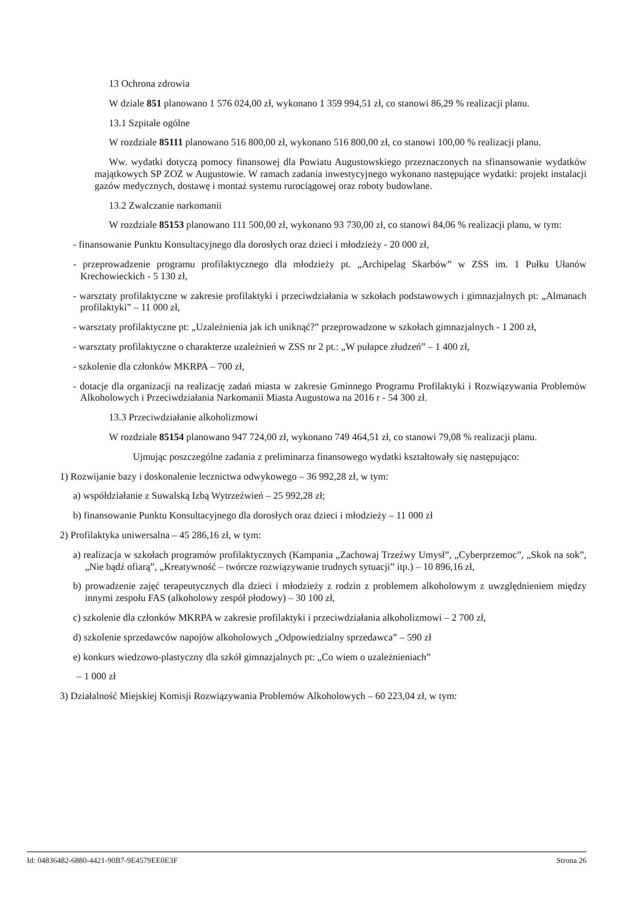13 Ochrona zdrowia
W dziale 851 planowano 1 576 024,00 zł, wykonano 1 359 994,51 zł, co stanowi 86,29 % realizacji planu.
13.1 Szpitale ogólne
W rozdziale 85111 planowano 516 800,00 zł, wykonano 516 800,00 zł, co stanowi 100,00 % realizacji planu.
Ww. wydatki dotyczą pomocy finansowej dla Powiatu Augustowskiego przeznaczonych na sfinansowanie wydatków majątkowych SP ZOZ w Augustowie. W ramach zadania inwestycyjnego wykonano następujące wydatki: projekt instalacji gazów medycznych, dostawę i montaż systemu rurociągowej oraz roboty budowlane.
13.2 Zwalczanie narkomanii
W rozdziale 85153 planowano 111 500,00 zł, wykonano 93 730,00 zł, co stanowi 84,06 % realizacji planu, w tym:
- finansowanie Punktu Konsultacyjnego dla dorosłych oraz dzieci i młodzieży - 20 000 zł,
- przeprowadzenie programu profilaktycznego dla młodzieży pt. „Archipelag Skarbów” w ZSS im. 1 Pułku Ułanów Krechowieckich - 5 130 zł,
- warsztaty profilaktyczne w zakresie profilaktyki i przeciwdziałania w szkołach podstawowych i gimnazjalnych pt: „Almanach profilaktyki” – 11 000 zł,
- warsztaty profilaktyczne pt: „Uzależnienia jak ich uniknąć?” przeprowadzone w szkołach gimnazjalnych - 1 200 zł,
- warsztaty profilaktyczne o charakterze uzależnień w ZSS nr 2 pt.: „W pułapce złudzeń” – 1 400 zł,
- szkolenie dla członków MKRPA – 700 zł,
- dotacje dla organizacji na realizację zadań miasta w zakresie Gminnego Programu Profilaktyki i Rozwiązywania Problemów Alkoholowych i Przeciwdziałania Narkomanii Miasta Augustowa na 2016 r - 54 300 zł.
13.3 Przeciwdziałanie alkoholizmowi
W rozdziale 85154 planowano 947 724,00 zł, wykonano 749 464,51 zł, co stanowi 79,08 % realizacji planu.
Ujmując poszczególne zadania z preliminarza finansowego wydatki kształtowały się następująco:
1) Rozwijanie bazy i doskonalenie lecznictwa odwykowego – 36 992,28 zł, w tym:
a) współdziałanie z Suwalską Izbą Wytrzeźwień – 25 992,28 zł;
b) finansowanie Punktu Konsultacyjnego dla dorosłych oraz dzieci i młodzieży – 11 000 zł
2) Profilaktyka uniwersalna – 45 286,16 zł, w tym:
a) realizacja w szkołach programów profilaktycznych (Kampania „Zachowaj Trzeźwy Umysł”, „Cyberprzemoc”, „Skok na sok”, „Nie bądź ofiarą”, „Kreatywność – twórcze rozwiązywanie trudnych sytuacji” itp.) – 10 896,16 zł,
b) prowadzenie zajęć terapeutycznych dla dzieci i młodzieży z rodzin z problemem alkoholowym z uwzględnieniem między innymi zespołu FAS (alkoholowy zespół płodowy) – 30 100 zł,
c) szkolenie dla członków MKRPA w zakresie profilaktyki i przeciwdziałania alkoholizmowi – 2 700 zł,
d) szkolenie sprzedawców napojów alkoholowych „Odpowiedzialny sprzedawca” – 590 zł
e) konkurs wiedzowo-plastyczny dla szkół gimnazjalnych pt: „Co wiem o uzależnieniach”
– 1 000 zł
3) Działalność Miejskiej Komisji Rozwiązywania Problemów Alkoholowych – 60 223,04 zł, w tym:
Id: 04836482-6880-4421-90B7-9E4579EE0E3F Strona 26